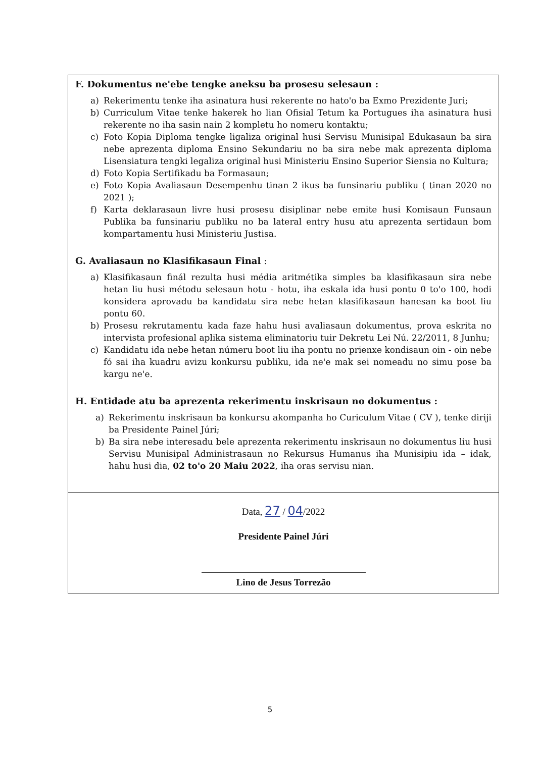F. Dokumentus ne'ebe tengke aneksu ba prosesu selesaun :
a) Rekerimentu tenke iha asinatura husi rekerente no hato'o ba Exmo Prezidente Juri;
b) Curriculum Vitae tenke hakerek ho lian Ofisial Tetum ka Portugues iha asinatura husi rekerente no iha sasin nain 2 kompletu ho nomeru kontaktu;
c) Foto Kopia Diploma tengke ligaliza original husi Servisu Munisipal Edukasaun ba sira nebe aprezenta diploma Ensino Sekundariu no ba sira nebe mak aprezenta diploma Lisensiatura tengki legaliza original husi Ministeriu Ensino Superior Siensia no Kultura;
d) Foto Kopia Sertifikadu ba Formasaun;
e) Foto Kopia Avaliasaun Desempenhu tinan 2 ikus ba funsinariu publiku ( tinan 2020 no 2021 );
f) Karta deklarasaun livre husi prosesu disiplinar nebe emite husi Komisaun Funsaun Publika ba funsinariu publiku no ba lateral entry husu atu aprezenta sertidaun bom kompartamentu husi Ministeriu Justisa.
G. Avaliasaun no Klasifikasaun Final :
a) Klasifikasaun finál rezulta husi média aritmétika simples ba klasifikasaun sira nebe hetan liu husi métodu selesaun hotu - hotu, iha eskala ida husi pontu 0 to'o 100, hodi konsidera aprovadu ba kandidatu sira nebe hetan klasifikasaun hanesan ka boot liu pontu 60.
b) Prosesu rekrutamentu kada faze hahu husi avaliasaun dokumentus, prova eskrita no intervista profesional aplika sistema eliminatoriu tuir Dekretu Lei Nú. 22/2011, 8 Junhu;
c) Kandidatu ida nebe hetan númeru boot liu iha pontu no prienxe kondisaun oin - oin nebe fó sai iha kuadru avizu konkursu publiku, ida ne'e mak sei nomeadu no simu pose ba kargu ne'e.
H. Entidade atu ba aprezenta rekerimentu inskrisaun no dokumentus :
a) Rekerimentu inskrisaun ba konkursu akompanha ho Curiculum Vitae ( CV ), tenke diriji ba Presidente Painel Júri;
b) Ba sira nebe interesadu bele aprezenta rekerimentu inskrisaun no dokumentus liu husi Servisu Munisipal Administrasaun no Rekursus Humanus iha Munisipiu ida – idak, hahu husi dia, 02 to'o 20 Maiu 2022, iha oras servisu nian.
Data, 27 / 04/2022
Presidente Painel Júri
Lino de Jesus Torrezão
5